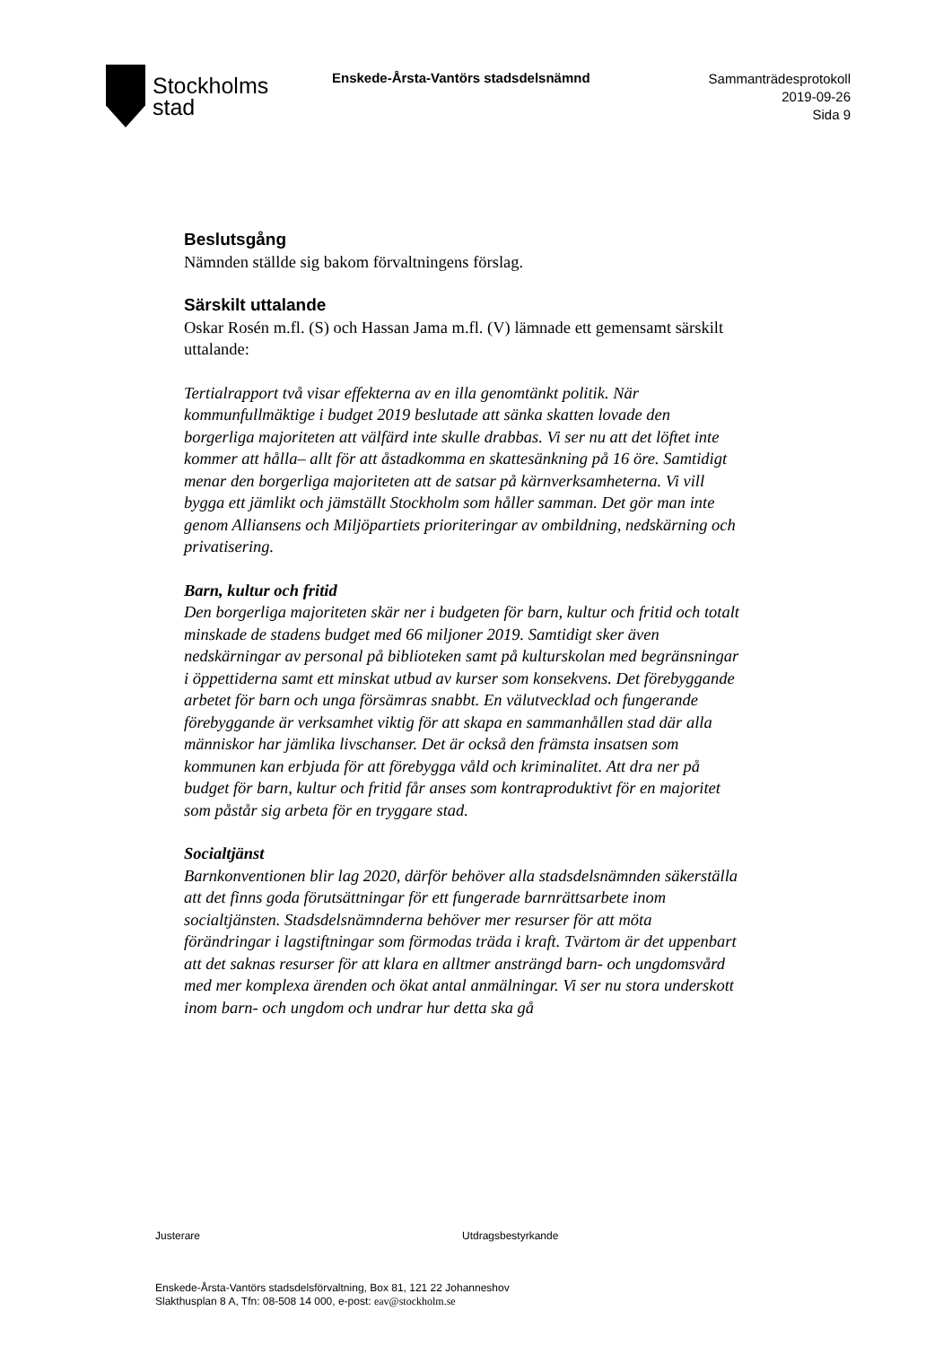Stockholms
stad
Enskede-Årsta-Vantörs stadsdelsnämnd
Sammanträdesprotokoll
2019-09-26
Sida 9
Beslutsgång
Nämnden ställde sig bakom förvaltningens förslag.
Särskilt uttalande
Oskar Rosén m.fl. (S) och Hassan Jama m.fl. (V) lämnade ett gemensamt särskilt uttalande:
Tertialrapport två visar effekterna av en illa genomtänkt politik. När kommunfullmäktige i budget 2019 beslutade att sänka skatten lovade den borgerliga majoriteten att välfärd inte skulle drabbas. Vi ser nu att det löftet inte kommer att hålla– allt för att åstadkomma en skattesänkning på 16 öre. Samtidigt menar den borgerliga majoriteten att de satsar på kärnverksamheterna. Vi vill bygga ett jämlikt och jämställt Stockholm som håller samman. Det gör man inte genom Alliansens och Miljöpartiets prioriteringar av ombildning, nedskärning och privatisering.
Barn, kultur och fritid
Den borgerliga majoriteten skär ner i budgeten för barn, kultur och fritid och totalt minskade de stadens budget med 66 miljoner 2019. Samtidigt sker även nedskärningar av personal på biblioteken samt på kulturskolan med begränsningar i öppettiderna samt ett minskat utbud av kurser som konsekvens. Det förebyggande arbetet för barn och unga försämras snabbt. En välutvecklad och fungerande förebyggande är verksamhet viktig för att skapa en sammanhållen stad där alla människor har jämlika livschanser. Det är också den främsta insatsen som kommunen kan erbjuda för att förebygga våld och kriminalitet. Att dra ner på budget för barn, kultur och fritid får anses som kontraproduktivt för en majoritet som påstår sig arbeta för en tryggare stad.
Socialtjänst
Barnkonventionen blir lag 2020, därför behöver alla stadsdelsnämnden säkerställa att det finns goda förutsättningar för ett fungerade barnrättsarbete inom socialtjänsten. Stadsdelsnämnderna behöver mer resurser för att möta förändringar i lagstiftningar som förmodas träda i kraft. Tvärtom är det uppenbart att det saknas resurser för att klara en alltmer ansträngd barn- och ungdomsvård med mer komplexa ärenden och ökat antal anmälningar. Vi ser nu stora underskott inom barn- och ungdom och undrar hur detta ska gå
Justerare Utdragsbestyrkande
Enskede-Årsta-Vantörs stadsdelsförvaltning, Box 81, 121 22 Johanneshov
Slakthusplan 8 A, Tfn: 08-508 14 000, e-post: eav@stockholm.se